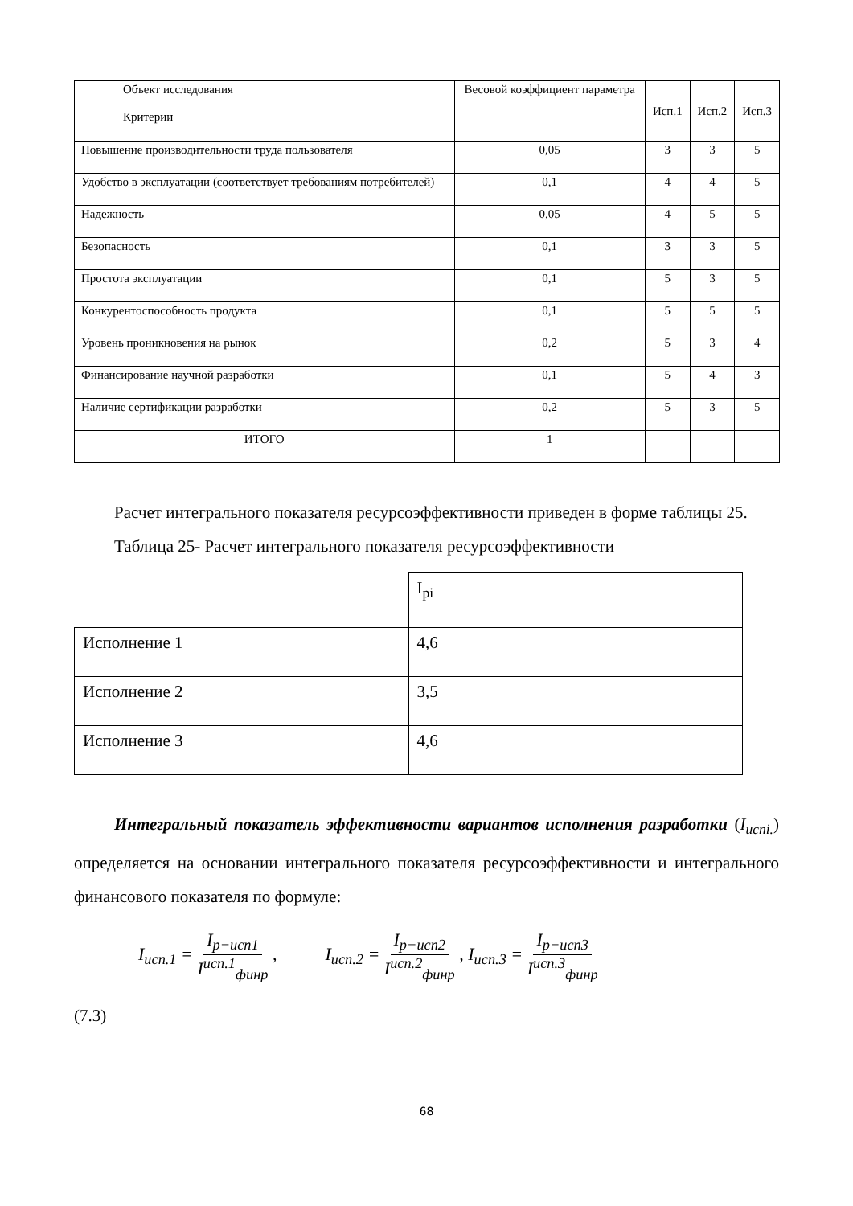| Объект исследования Критерии | Весовой коэффициент параметра | Исп.1 | Исп.2 | Исп.3 |
| --- | --- | --- | --- | --- |
| Повышение производительности труда пользователя | 0,05 | 3 | 3 | 5 |
| Удобство в эксплуатации (соответствует требованиям потребителей) | 0,1 | 4 | 4 | 5 |
| Надежность | 0,05 | 4 | 5 | 5 |
| Безопасность | 0,1 | 3 | 3 | 5 |
| Простота эксплуатации | 0,1 | 5 | 3 | 5 |
| Конкурентоспособность продукта | 0,1 | 5 | 5 | 5 |
| Уровень проникновения на рынок | 0,2 | 5 | 3 | 4 |
| Финансирование научной разработки | 0,1 | 5 | 4 | 3 |
| Наличие сертификации разработки | 0,2 | 5 | 3 | 5 |
| ИТОГО | 1 | | | |
Расчет интегрального показателя ресурсоэффективности приведен в форме таблицы 25.
Таблица 25- Расчет интегрального показателя ресурсоэффективности
| | I<sub>pi</sub> |
| Исполнение 1 | 4,6 |
| Исполнение 2 | 3,5 |
| Исполнение 3 | 4,6 |
Интегральный показатель эффективности вариантов исполнения разработки (I<sub>испi.</sub>) определяется на основании интегрального показателя ресурсоэффективности и интегрального финансового показателя по формуле:
I<sub>исп.1</sub> = I<sub>р−исп1</sub> I<sup>исп.1</sup><sub>финр</sub> ,
I<sub>исп.2</sub> = I<sub>р−исп2</sub> I<sup>исп.2</sup><sub>финр</sub> , I<sub>исп.3</sub> = I<sub>р−исп3</sub> I<sup>исп.3</sup><sub>финр</sub>
(7.3)
68